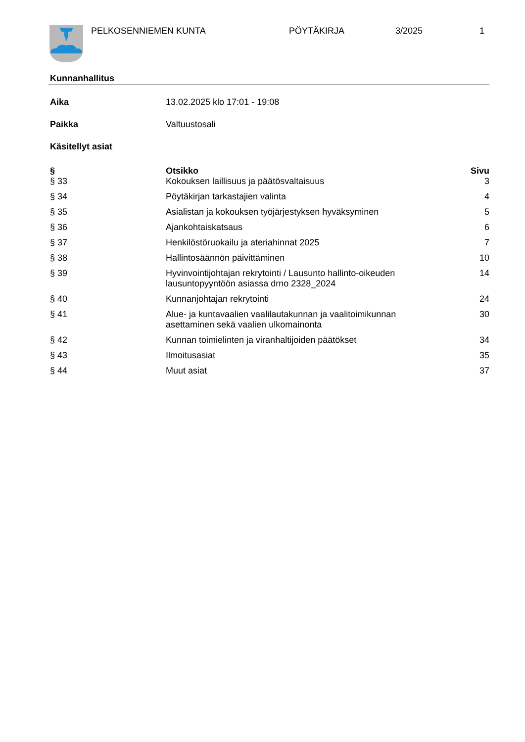PELKOSENNIEMEN KUNTA PÖYTÄKIRJA 3/2025 1
Kunnanhallitus
Aika 13.02.2025 klo 17:01 - 19:08
Paikka Valtuustosali
Käsitellyt asiat
| § | Otsikko | Sivu |
| --- | --- | --- |
| § 33 | Kokouksen laillisuus ja päätösvaltaisuus | 3 |
| § 34 | Pöytäkirjan tarkastajien valinta | 4 |
| § 35 | Asialistan ja kokouksen työjärjestyksen hyväksyminen | 5 |
| § 36 | Ajankohtaiskatsaus | 6 |
| § 37 | Henkilöstöruokailu ja ateriahinnat 2025 | 7 |
| § 38 | Hallintosäännön päivittäminen | 10 |
| § 39 | Hyvinvointijohtajan rekrytointi / Lausunto hallinto-oikeuden lausuntopyyntöön asiassa drno 2328_2024 | 14 |
| § 40 | Kunnanjohtajan rekrytointi | 24 |
| § 41 | Alue- ja kuntavaalien vaalilautakunnan ja vaalitoimikunnan asettaminen sekä vaalien ulkomainonta | 30 |
| § 42 | Kunnan toimielinten ja viranhaltijoiden päätökset | 34 |
| § 43 | Ilmoitusasiat | 35 |
| § 44 | Muut asiat | 37 |